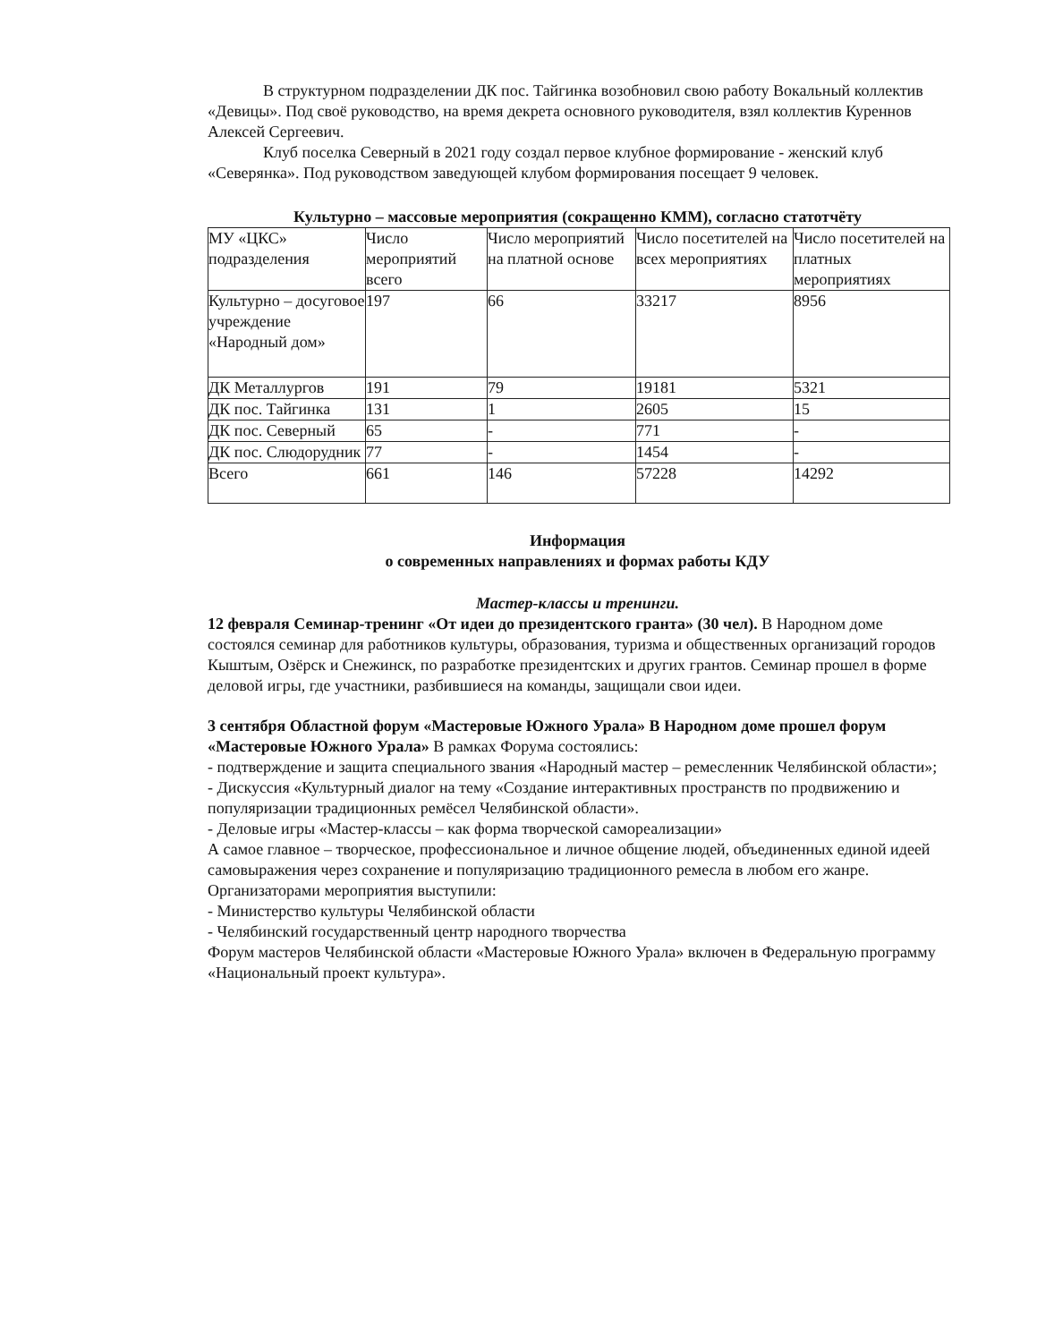В структурном подразделении ДК пос. Тайгинка возобновил свою работу Вокальный коллектив «Девицы». Под своё руководство, на время декрета основного руководителя, взял коллектив Куреннов Алексей Сергеевич.
Клуб поселка Северный в 2021 году создал первое клубное формирование - женский клуб «Северянка». Под руководством заведующей клубом формирования посещает 9 человек.
Культурно – массовые мероприятия (сокращенно КММ), согласно статотчёту
| МУ «ЦКС» подразделения | Число мероприятий всего | Число мероприятий на платной основе | Число посетителей на всех мероприятиях | Число посетителей на платных мероприятиях |
| --- | --- | --- | --- | --- |
| Культурно – досуговое учреждение «Народный дом» | 197 | 66 | 33217 | 8956 |
| ДК Металлургов | 191 | 79 | 19181 | 5321 |
| ДК пос. Тайгинка | 131 | 1 | 2605 | 15 |
| ДК пос. Северный | 65 | - | 771 | - |
| ДК пос. Слюдорудник | 77 | - | 1454 | - |
| Всего | 661 | 146 | 57228 | 14292 |
Информация
о современных направлениях и формах работы КДУ
Мастер-классы и тренинги.
12 февраля Семинар-тренинг «От идеи до президентского гранта» (30 чел). В Народном доме состоялся семинар для работников культуры, образования, туризма и общественных организаций городов Кыштым, Озёрск и Снежинск, по разработке президентских и других грантов. Семинар прошел в форме деловой игры, где участники, разбившиеся на команды, защищали свои идеи.
3 сентября Областной форум «Мастеровые Южного Урала» В Народном доме прошел форум «Мастеровые Южного Урала» В рамках Форума состоялись:
- подтверждение и защита специального звания «Народный мастер – ремесленник Челябинской области»;
- Дискуссия «Культурный диалог на тему «Создание интерактивных пространств по продвижению и популяризации традиционных ремёсел Челябинской области».
- Деловые игры «Мастер-классы – как форма творческой самореализации»
А самое главное – творческое, профессиональное и личное общение людей, объединенных единой идеей самовыражения через сохранение и популяризацию традиционного ремесла в любом его жанре.
Организаторами мероприятия выступили:
- Министерство культуры Челябинской области
- Челябинский государственный центр народного творчества
Форум мастеров Челябинской области «Мастеровые Южного Урала» включен в Федеральную программу «Национальный проект культура».